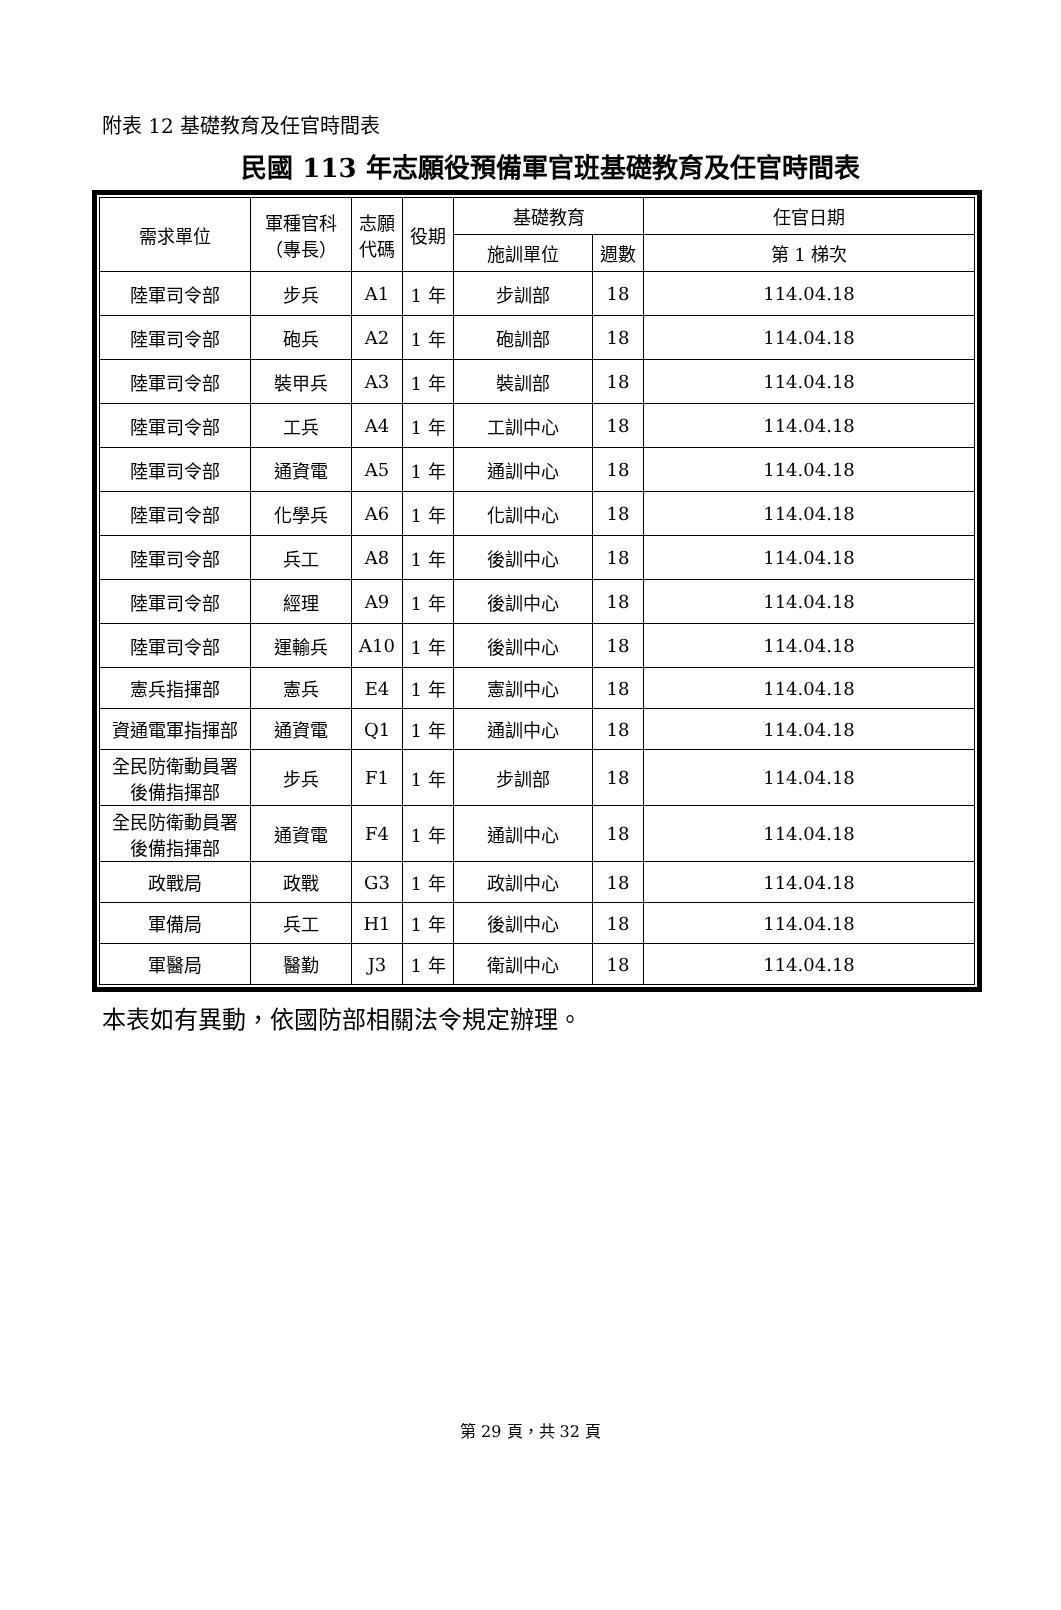附表 12 基礎教育及任官時間表
民國 113 年志願役預備軍官班基礎教育及任官時間表
| 需求單位 | 軍種官科 （專長） | 志願 代碼 | 役期 | 基礎教育 | | 任官日期 |
| --- | --- | --- | --- | --- | --- | --- |
| | | | | 施訓單位 | 週數 | 第 1 梯次 |
| 陸軍司令部 | 步兵 | A1 | 1 年 | 步訓部 | 18 | 114.04.18 |
| 陸軍司令部 | 砲兵 | A2 | 1 年 | 砲訓部 | 18 | 114.04.18 |
| 陸軍司令部 | 裝甲兵 | A3 | 1 年 | 裝訓部 | 18 | 114.04.18 |
| 陸軍司令部 | 工兵 | A4 | 1 年 | 工訓中心 | 18 | 114.04.18 |
| 陸軍司令部 | 通資電 | A5 | 1 年 | 通訓中心 | 18 | 114.04.18 |
| 陸軍司令部 | 化學兵 | A6 | 1 年 | 化訓中心 | 18 | 114.04.18 |
| 陸軍司令部 | 兵工 | A8 | 1 年 | 後訓中心 | 18 | 114.04.18 |
| 陸軍司令部 | 經理 | A9 | 1 年 | 後訓中心 | 18 | 114.04.18 |
| 陸軍司令部 | 運輸兵 | A10 | 1 年 | 後訓中心 | 18 | 114.04.18 |
| 憲兵指揮部 | 憲兵 | E4 | 1 年 | 憲訓中心 | 18 | 114.04.18 |
| 資通電軍指揮部 | 通資電 | Q1 | 1 年 | 通訓中心 | 18 | 114.04.18 |
| 全民防衛動員署 後備指揮部 | 步兵 | F1 | 1 年 | 步訓部 | 18 | 114.04.18 |
| 全民防衛動員署 後備指揮部 | 通資電 | F4 | 1 年 | 通訓中心 | 18 | 114.04.18 |
| 政戰局 | 政戰 | G3 | 1 年 | 政訓中心 | 18 | 114.04.18 |
| 軍備局 | 兵工 | H1 | 1 年 | 後訓中心 | 18 | 114.04.18 |
| 軍醫局 | 醫勤 | J3 | 1 年 | 衛訓中心 | 18 | 114.04.18 |
本表如有異動，依國防部相關法令規定辦理。
第 29 頁，共 32 頁